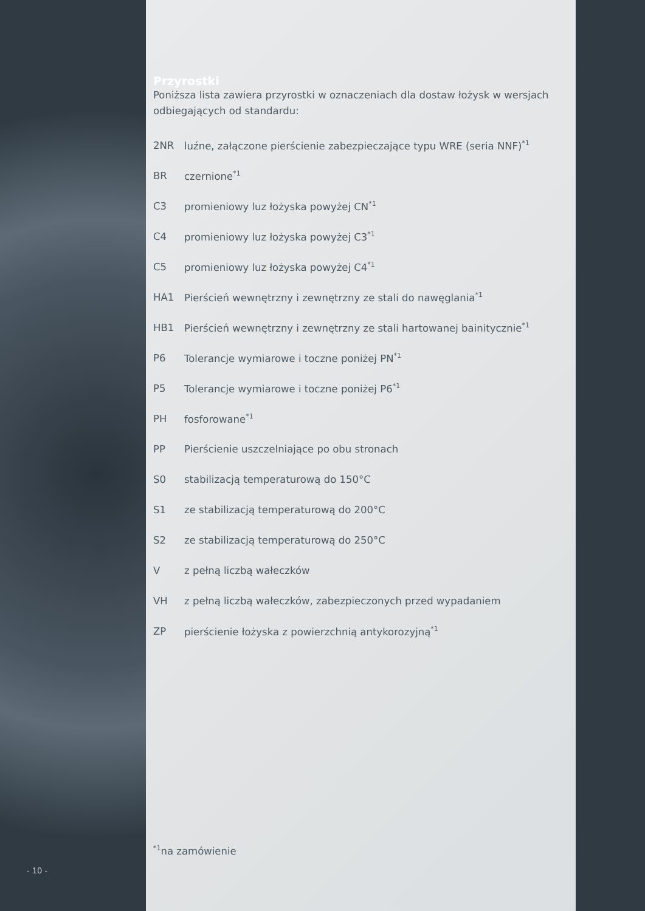Przyrostki
Poniższa lista zawiera przyrostki w oznaczeniach dla dostaw łożysk w wersjach odbiegających od standardu:
2NR luźne, załączone pierścienie zabezpieczające typu WRE (seria NNF)<sup>*1</sup>
BR czernione<sup>*1</sup>
C3 promieniowy luz łożyska powyżej CN<sup>*1</sup>
C4 promieniowy luz łożyska powyżej C3<sup>*1</sup>
C5 promieniowy luz łożyska powyżej C4<sup>*1</sup>
HA1 Pierścień wewnętrzny i zewnętrzny ze stali do nawęglania<sup>*1</sup>
HB1 Pierścień wewnętrzny i zewnętrzny ze stali hartowanej bainitycznie<sup>*1</sup>
P6 Tolerancje wymiarowe i toczne poniżej PN<sup>*1</sup>
P5 Tolerancje wymiarowe i toczne poniżej P6<sup>*1</sup>
PH fosforowane<sup>*1</sup>
PP Pierścienie uszczelniające po obu stronach
S0 stabilizacją temperaturową do 150°C
S1 ze stabilizacją temperaturową do 200°C
S2 ze stabilizacją temperaturową do 250°C
Vz pełną liczbą wałeczków
VH z pełną liczbą wałeczków, zabezpieczonych przed wypadaniem
ZP pierścienie łożyska z powierzchnią antykorozyjną<sup>*1</sup>
<sup>*1</sup>na zamówienie
- 10 -